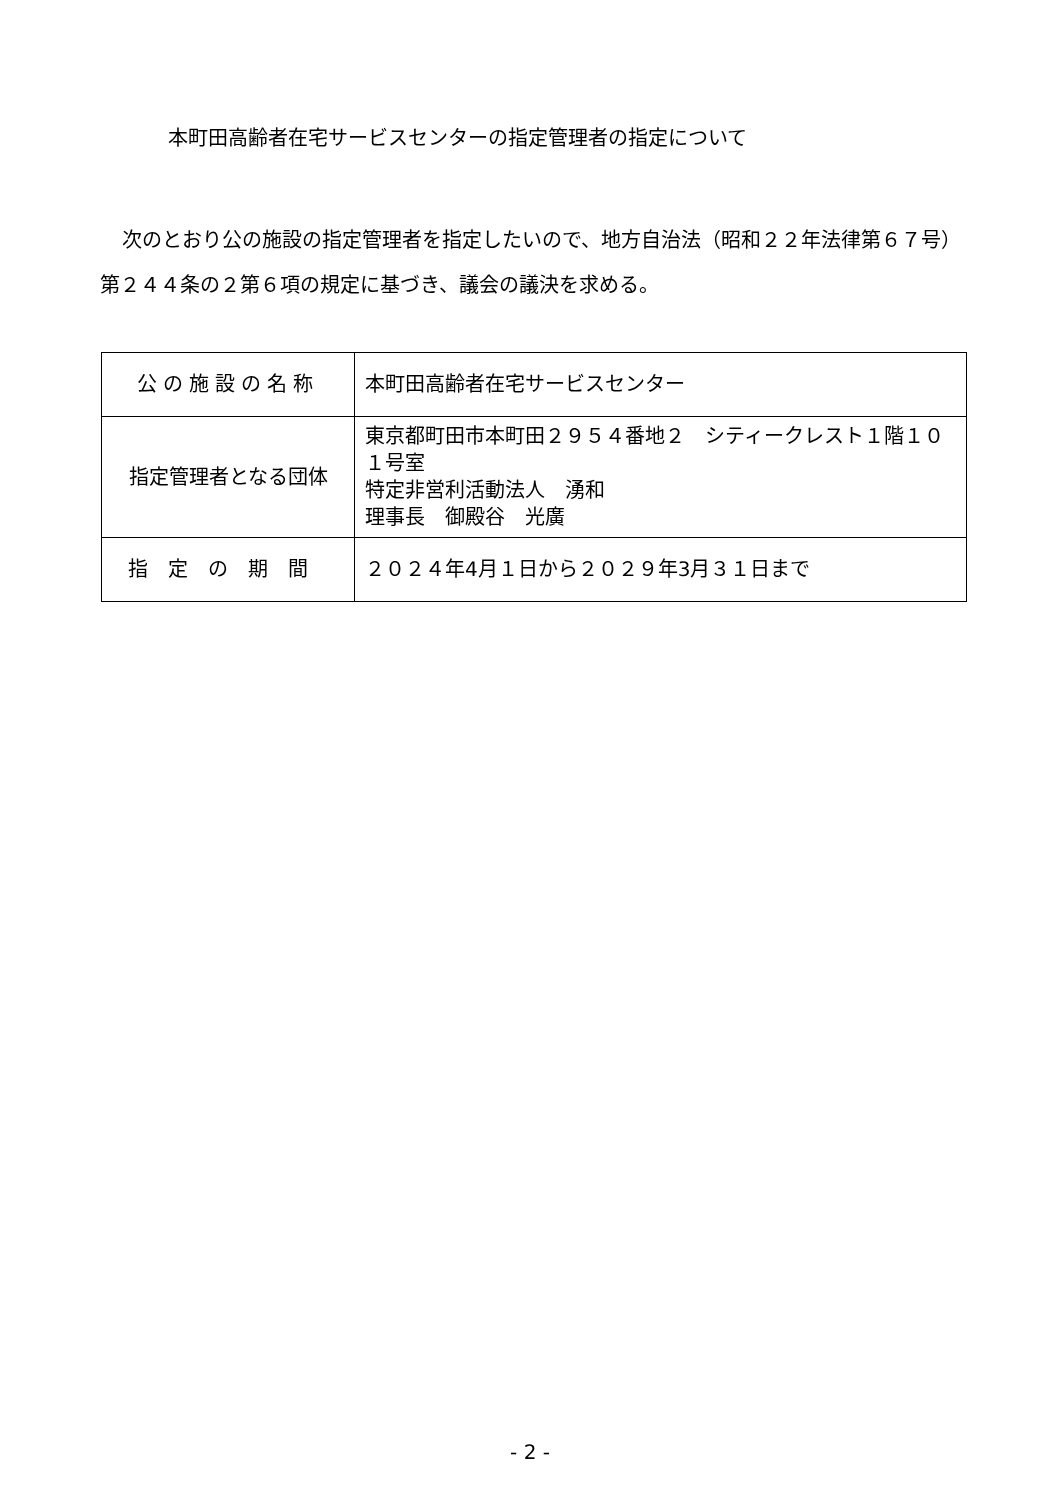本町田高齢者在宅サービスセンターの指定管理者の指定について
次のとおり公の施設の指定管理者を指定したいので、地方自治法（昭和２２年法律第６７号）第２４４条の２第６項の規定に基づき、議会の議決を求める。
| 公の施設の名称 | 本町田高齢者在宅サービスセンター |
| 指定管理者となる団体 | 東京都町田市本町田２９５４番地２ シティークレスト１階１０１号室 特定非営利活動法人 湧和 理事長 御殿谷 光廣 |
| 指定の期間 | ２０２４年4月１日から２０２９年3月３１日まで |
- 2 -